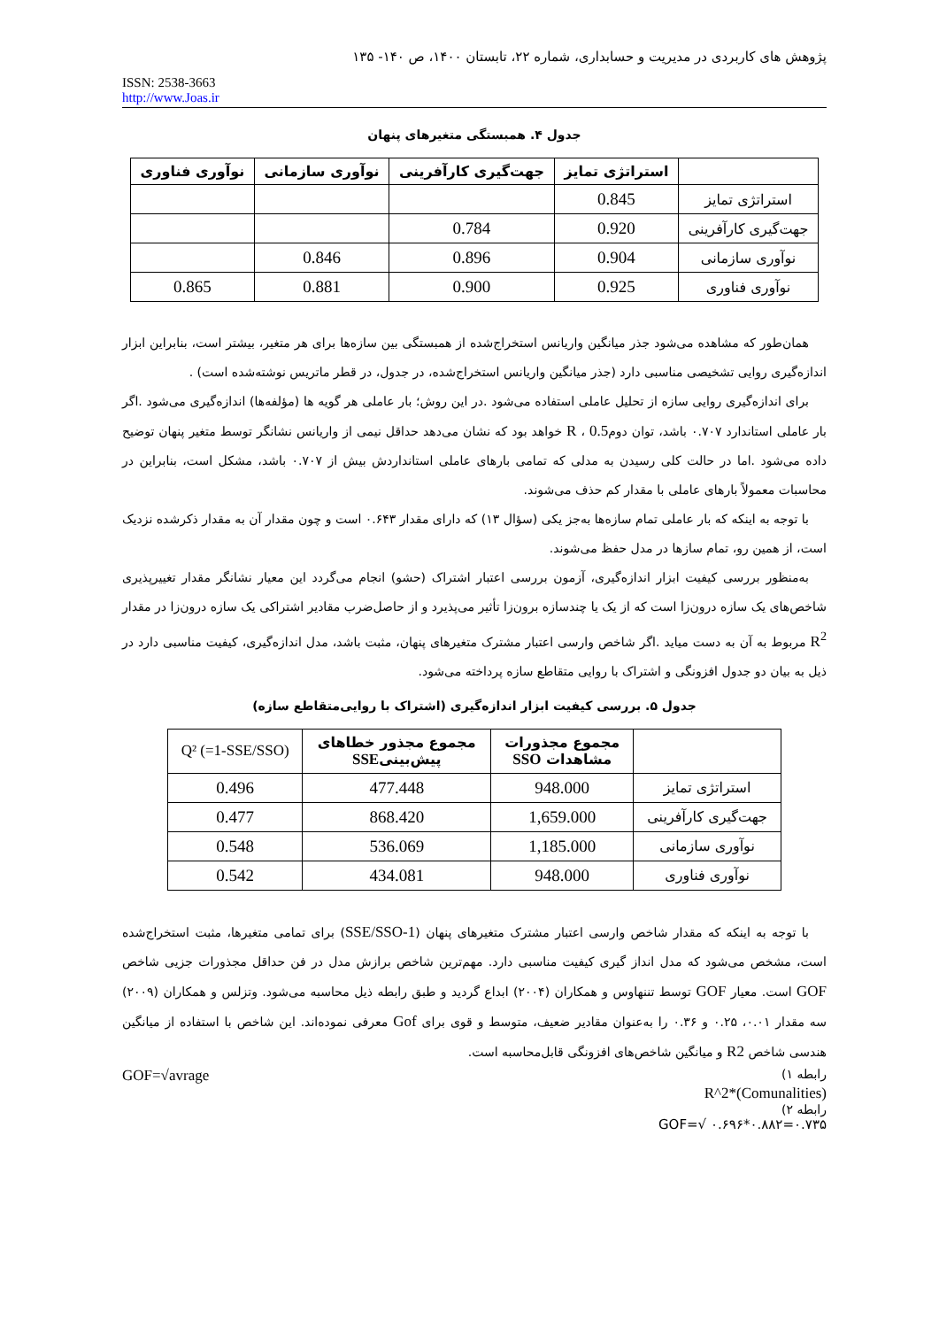پژوهش های کاربردی در مدیریت و حسابداری، شماره ۲۲، تابستان ۱۴۰۰، ص ۱۴۰- ۱۳۵
ISSN: 2538-3663
http://www.Joas.ir
جدول ۴. همبستگی متغیرهای پنهان
| | استراتژی تمایز | جهت‌گیری کارآفرینی | نوآوری سازمانی | نوآوری فناوری |
| --- | --- | --- | --- | --- |
| استراتژی تمایز | 0.845 | | | |
| جهت‌گیری کارآفرینی | 0.920 | 0.784 | | |
| نوآوری سازمانی | 0.904 | 0.896 | 0.846 | |
| نوآوری فناوری | 0.925 | 0.900 | 0.881 | 0.865 |
همان‌طور که مشاهده می‌شود جذر میانگین واریانس استخراج‌شده از همبستگی بین سازه‌ها برای هر متغیر، بیشتر است، بنابراین ابزار اندازه‌گیری روایی تشخیصی مناسبی دارد (جذر میانگین واریانس استخراج‌شده، در جدول، در قطر ماتریس نوشته‌شده است) .
برای اندازه‌گیری روایی سازه از تحلیل عاملی استفاده می‌شود .در این روش؛ بار عاملی هر گویه ها (مؤلفه‌ها) اندازه‌گیری می‌شود .اگر بار عاملی استاندارد ۰.۷۰۷ باشد، توان دومR ، 0.5 خواهد بود که نشان می‌دهد حداقل نیمی از واریانس نشانگر توسط متغیر پنهان توضیح داده می‌شود .اما در حالت کلی رسیدن به مدلی که تمامی بارهای عاملی استانداردش بیش از ۰.۷۰۷ باشد، مشکل است، بنابراین در محاسبات معمولاً بارهای عاملی با مقدار کم حذف می‌شوند.
با توجه به اینکه که بار عاملی تمام سازه‌ها به‌جز یکی (سؤال ۱۳) که دارای مقدار ۰.۶۴۳ است و چون مقدار آن به مقدار ذکرشده نزدیک است، از همین رو، تمام سازها در مدل حفظ می‌شوند.
به‌منظور بررسی کیفیت ابزار اندازه‌گیری، آزمون بررسی اعتبار اشتراک (حشو) انجام می‌گردد این معیار نشانگر مقدار تغییرپذیری شاخص‌های یک سازه درون‌زا است که از یک یا چندسازه برون‌زا تأثیر می‌پذیرد و از حاصل‌ضرب مقادیر اشتراکی یک سازه درون‌زا در مقدار R<sup>2</sup> مربوط به آن به دست میاید .اگر شاخص وارسی اعتبار مشترک متغیرهای پنهان، مثبت باشد، مدل اندازه‌گیری، کیفیت مناسبی دارد در ذیل به بیان دو جدول افزونگی و اشتراک با روایی متقاطع سازه پرداخته می‌شود.
جدول ۵. بررسی کیفیت ابزار اندازه‌گیری (اشتراک با روایی‌متقاطع سازه)
| | مجموع مجذورات مشاهدات SSO | مجموع مجذور خطاهای پیش‌بینی SSE | Q² (=1-SSE/SSO) |
| --- | --- | --- | --- |
| استراتژی تمایز | 948.000 | 477.448 | 0.496 |
| جهت‌گیری کارآفرینی | 1,659.000 | 868.420 | 0.477 |
| نوآوری سازمانی | 1,185.000 | 536.069 | 0.548 |
| نوآوری فناوری | 948.000 | 434.081 | 0.542 |
با توجه به اینکه که مقدار شاخص وارسی اعتبار مشترک متغیرهای پنهان (1-SSE/SSO) برای تمامی متغیرها، مثبت استخراج‌شده است، مشخص می‌شود که مدل انداز گیری کیفیت مناسبی دارد. مهم‌ترین شاخص برازش مدل در فن حداقل مجذورات جزیی شاخص GOF است. معیار GOF توسط تننهاوس و همکاران (۲۰۰۴) ابداع گردید و طبق رابطه ذیل محاسبه می‌شود. وتزلس و همکاران (۲۰۰۹) سه مقدار ۰.۰۱، ۰.۲۵ و ۰.۳۶ را به‌عنوان مقادیر ضعیف، متوسط و قوی برای Gof معرفی نموده‌اند. این شاخص با استفاده از میانگین هندسی شاخص R2 و میانگین شاخص‌های افزونگی قابل‌محاسبه است.
رابطه ۱) GOF=√avrage
(Comunalities)*R^2
رابطه ۲)
GOF=√ ۰.۶۹۶*۰.۸۸۲=۰.۷۳۵